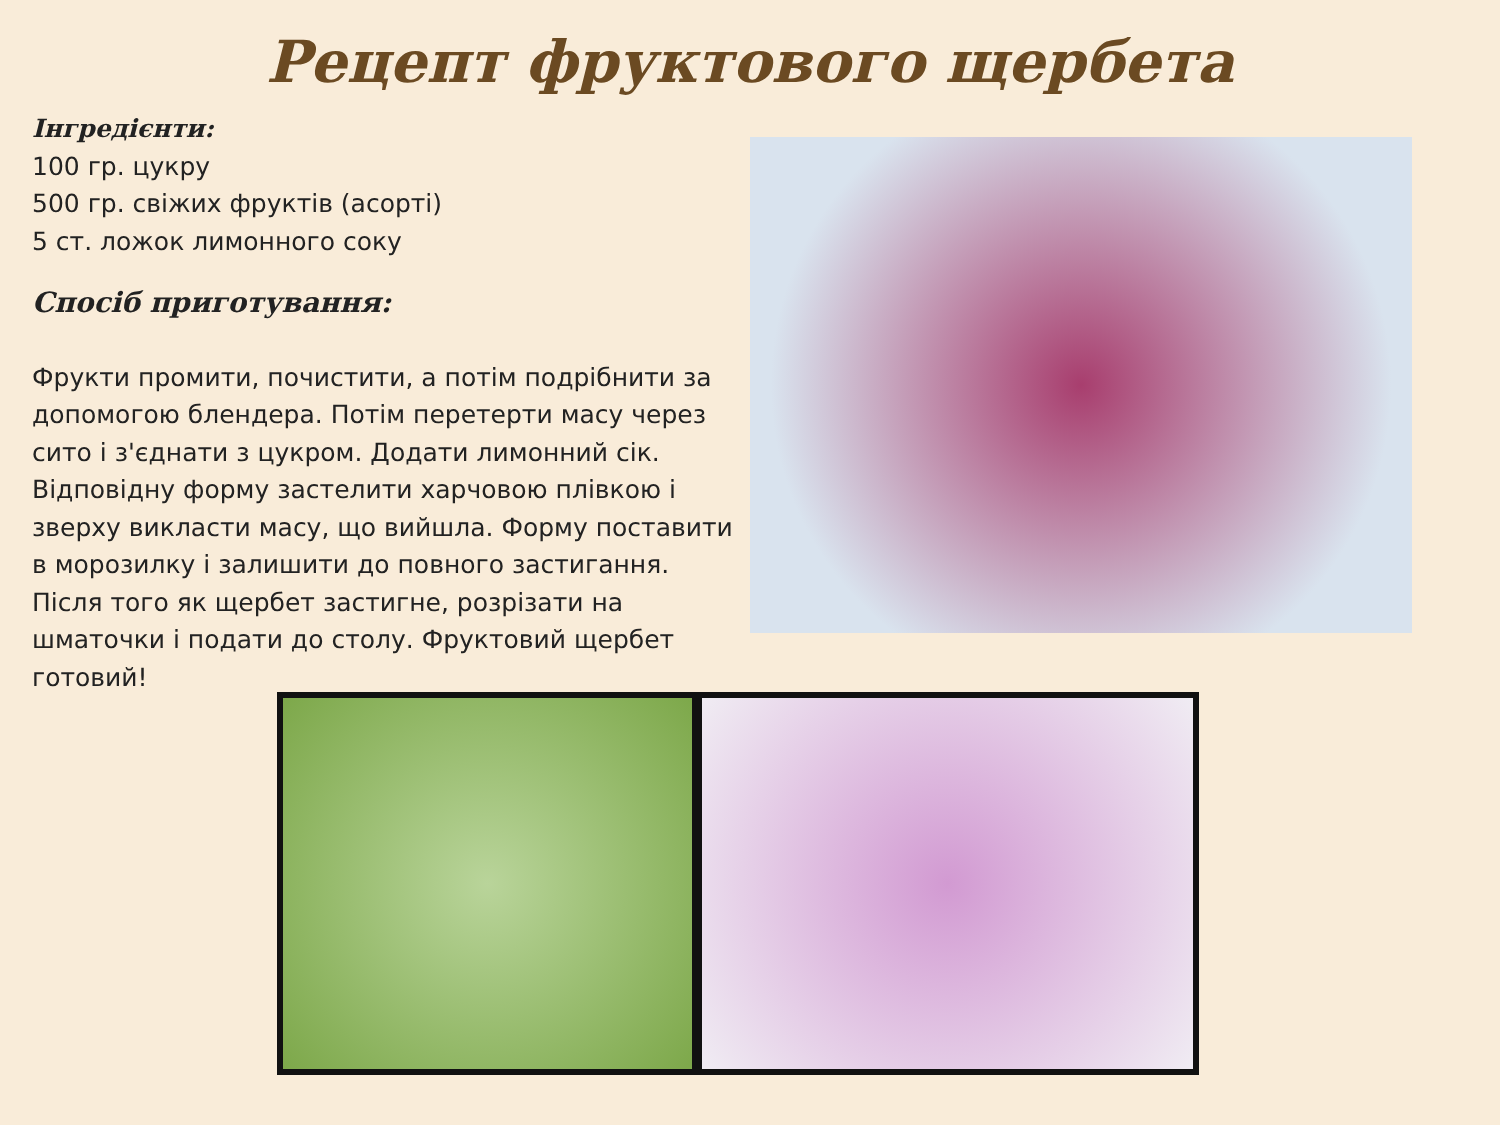Рецепт фруктового щербета
Інгредієнти:
100 гр. цукру
500 гр. свіжих фруктів (асорті)
5 ст. ложок лимонного соку
Спосіб приготування:
Фрукти промити, почистити, а потім подрібнити за допомогою блендера. Потім перетерти масу через сито і з'єднати з цукром. Додати лимонний сік. Відповідну форму застелити харчовою плівкою і зверху викласти масу, що вийшла. Форму поставити в морозилку і залишити до повного застигання. Після того як щербет застигне, розрізати на шматочки і подати до столу. Фруктовий щербет готовий!